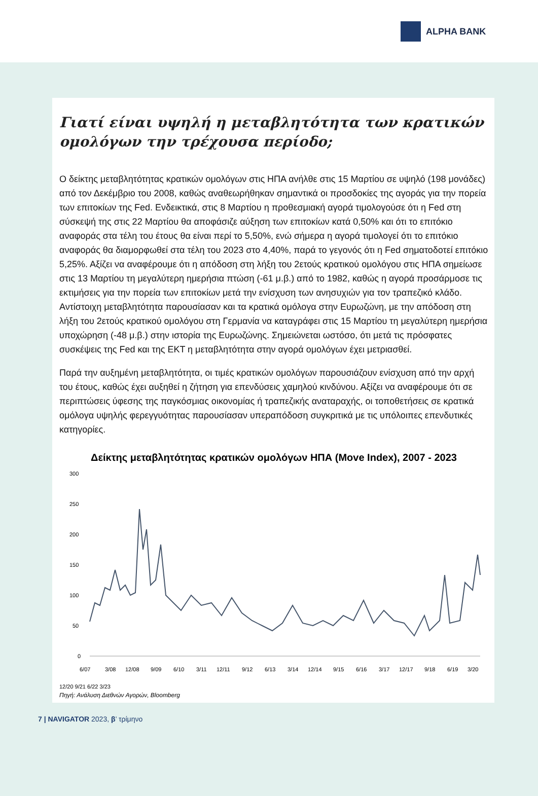ALPHA BANK
Γιατί είναι υψηλή η μεταβλητότητα των κρατικών ομολόγων την τρέχουσα περίοδο;
Ο δείκτης μεταβλητότητας κρατικών ομολόγων στις ΗΠΑ ανήλθε στις 15 Μαρτίου σε υψηλό (198 μονάδες) από τον Δεκέμβριο του 2008, καθώς αναθεωρήθηκαν σημαντικά οι προσδοκίες της αγοράς για την πορεία των επιτοκίων της Fed. Ενδεικτικά, στις 8 Μαρτίου η προθεσμιακή αγορά τιμολογούσε ότι η Fed στη σύσκεψή της στις 22 Μαρτίου θα αποφάσιζε αύξηση των επιτοκίων κατά 0,50% και ότι το επιτόκιο αναφοράς στα τέλη του έτους θα είναι περί το 5,50%, ενώ σήμερα η αγορά τιμολογεί ότι το επιτόκιο αναφοράς θα διαμορφωθεί στα τέλη του 2023 στο 4,40%, παρά το γεγονός ότι η Fed σηματοδοτεί επιτόκιο 5,25%. Αξίζει να αναφέρουμε ότι η απόδοση στη λήξη του 2ετούς κρατικού ομολόγου στις ΗΠΑ σημείωσε στις 13 Μαρτίου τη μεγαλύτερη ημερήσια πτώση (-61 μ.β.) από το 1982, καθώς η αγορά προσάρμοσε τις εκτιμήσεις για την πορεία των επιτοκίων μετά την ενίσχυση των ανησυχιών για τον τραπεζικό κλάδο. Αντίστοιχη μεταβλητότητα παρουσίασαν και τα κρατικά ομόλογα στην Ευρωζώνη, με την απόδοση στη λήξη του 2ετούς κρατικού ομολόγου στη Γερμανία να καταγράφει στις 15 Μαρτίου τη μεγαλύτερη ημερήσια υποχώρηση (-48 μ.β.) στην ιστορία της Ευρωζώνης. Σημειώνεται ωστόσο, ότι μετά τις πρόσφατες συσκέψεις της Fed και της ΕΚΤ η μεταβλητότητα στην αγορά ομολόγων έχει μετριασθεί.
Παρά την αυξημένη μεταβλητότητα, οι τιμές κρατικών ομολόγων παρουσιάζουν ενίσχυση από την αρχή του έτους, καθώς έχει αυξηθεί η ζήτηση για επενδύσεις χαμηλού κινδύνου. Αξίζει να αναφέρουμε ότι σε περιπτώσεις ύφεσης της παγκόσμιας οικονομίας ή τραπεζικής αναταραχής, οι τοποθετήσεις σε κρατικά ομόλογα υψηλής φερεγγυότητας παρουσίασαν υπεραπόδοση συγκριτικά με τις υπόλοιπες επενδυτικές κατηγορίες.
Δείκτης μεταβλητότητας κρατικών ομολόγων ΗΠΑ (Move Index), 2007 - 2023
300
250
200
150
100
50
0
6/07
3/08
12/08
9/09
6/10
3/11
12/11
9/12
6/13
3/14
12/14
9/15
6/16
3/17
12/17
9/18
6/19
3/20
12/20 9/21 6/22 3/23
Πηγή: Ανάλυση Διεθνών Αγορών, Bloomberg
7 | NAVIGATOR 2023, β’ τρίμηνο